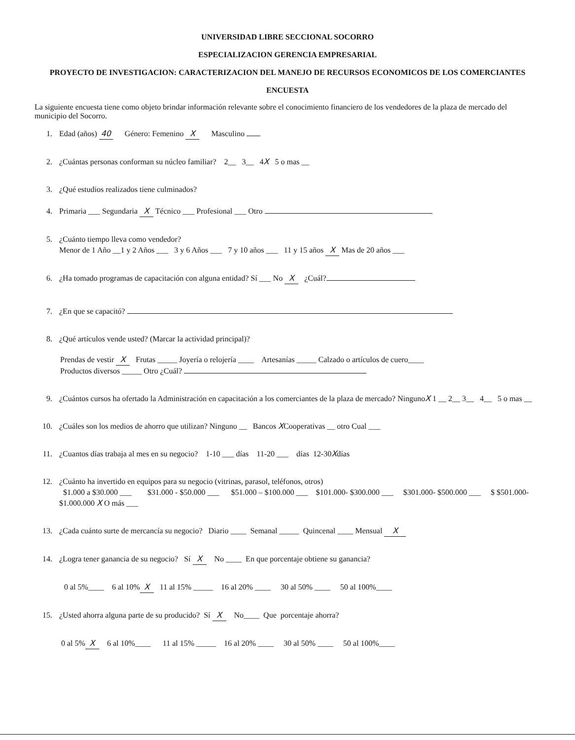UNIVERSIDAD LIBRE SECCIONAL SOCORRO
ESPECIALIZACION GERENCIA EMPRESARIAL
PROYECTO DE INVESTIGACION: CARACTERIZACION DEL MANEJO DE RECURSOS ECONOMICOS DE LOS COMERCIANTES
ENCUESTA
La siguiente encuesta tiene como objeto brindar información relevante sobre el conocimiento financiero de los vendedores de la plaza de mercado del municipio del Socorro.
1. Edad (años) 40 Género: Femenino X Masculino
2. ¿Cuántas personas conforman su núcleo familiar? 2__ 3__ 4X 5 o mas __
3. ¿Qué estudios realizados tiene culminados?
4. Primaria ___ Segundaria X Técnico ___ Profesional ___ Otro
5. ¿Cuánto tiempo lleva como vendedor?
Menor de 1 Año __1 y 2 Años ___ 3 y 6 Años ___ 7 y 10 años ___ 11 y 15 años X Mas de 20 años ___
6. ¿Ha tomado programas de capacitación con alguna entidad? Sí ___ No X ¿Cuál?
7. ¿En que se capacitó?
8. ¿Qué artículos vende usted? (Marcar la actividad principal)?
Prendas de vestir X Frutas _____ Joyería o relojería ____ Artesanías _____ Calzado o artículos de cuero____
Productos diversos _____ Otro ¿Cuál?
9. ¿Cuántos cursos ha ofertado la Administración en capacitación a los comerciantes de la plaza de mercado? NingunoX 1 __ 2__ 3__ 4__ 5 o mas __
10. ¿Cuáles son los medios de ahorro que utilizan? Ninguno __ Bancos XCooperativas __ otro Cual ___
11. ¿Cuantos días trabaja al mes en su negocio? 1-10 ___ días 11-20 ___ días 12-30Xdías
12. ¿Cuánto ha invertido en equipos para su negocio (vitrinas, parasol, teléfonos, otros)
$1.000 a $30.000 ___ $31.000 - $50.000 ___ $51.000 – $100.000 ___ $101.000- $300.000 ___ $301.000- $500.000 ___ $ $501.000- $1.000.000 X O más ___
13. ¿Cada cuánto surte de mercancía su negocio? Diario ____ Semanal _____ Quincenal ____ Mensual X
14. ¿Logra tener ganancia de su negocio? Sí X No ____ En que porcentaje obtiene su ganancia?
0 al 5%____ 6 al 10% X 11 al 15% _____ 16 al 20% ____ 30 al 50% ____ 50 al 100%____
15. ¿Usted ahorra alguna parte de su producido? Sí X No____ Que porcentaje ahorra?
0 al 5% X 6 al 10%____ 11 al 15% _____ 16 al 20% ____ 30 al 50% ____ 50 al 100%____